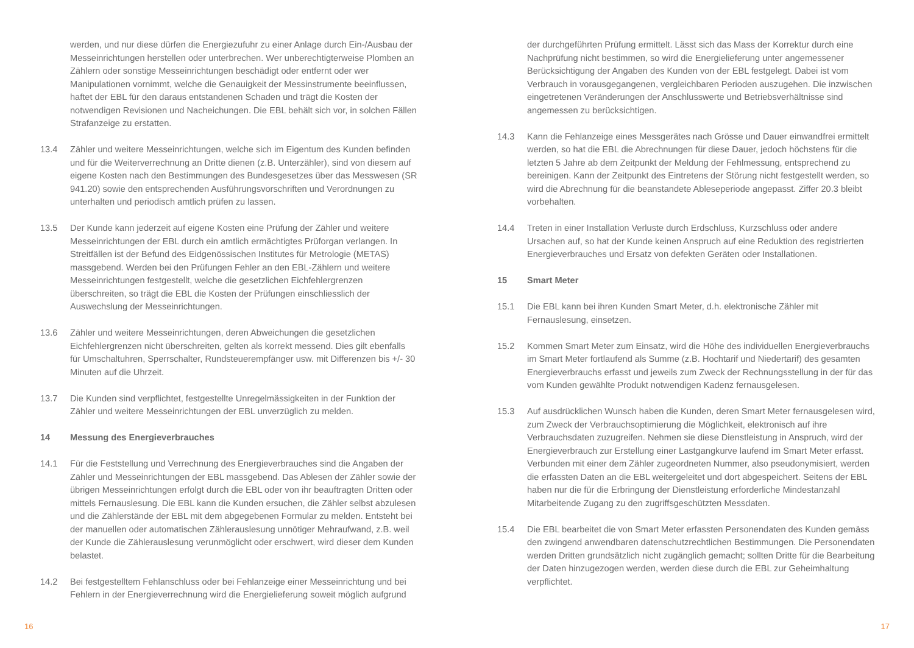werden, und nur diese dürfen die Energiezufuhr zu einer Anlage durch Ein-/Ausbau der Messeinrichtungen herstellen oder unterbrechen. Wer unberechtigterweise Plomben an Zählern oder sonstige Messeinrichtungen beschädigt oder entfernt oder wer Manipulationen vornimmt, welche die Genauigkeit der Messinstrumente beeinflussen, haftet der EBL für den daraus entstandenen Schaden und trägt die Kosten der notwendigen Revisionen und Nacheichungen. Die EBL behält sich vor, in solchen Fällen Strafanzeige zu erstatten.
13.4 Zähler und weitere Messeinrichtungen, welche sich im Eigentum des Kunden befinden und für die Weiterverrechnung an Dritte dienen (z.B. Unterzähler), sind von diesem auf eigene Kosten nach den Bestimmungen des Bundesgesetzes über das Messwesen (SR 941.20) sowie den entsprechenden Ausführungsvorschriften und Verordnungen zu unterhalten und periodisch amtlich prüfen zu lassen.
13.5 Der Kunde kann jederzeit auf eigene Kosten eine Prüfung der Zähler und weitere Messeinrichtungen der EBL durch ein amtlich ermächtigtes Prüforgan verlangen. In Streitfällen ist der Befund des Eidgenössischen Institutes für Metrologie (METAS) massgebend. Werden bei den Prüfungen Fehler an den EBL-Zählern und weitere Messeinrichtungen festgestellt, welche die gesetzlichen Eichfehlergrenzen überschreiten, so trägt die EBL die Kosten der Prüfungen einschliesslich der Auswechslung der Messeinrichtungen.
13.6 Zähler und weitere Messeinrichtungen, deren Abweichungen die gesetzlichen Eichfehlergrenzen nicht überschreiten, gelten als korrekt messend. Dies gilt ebenfalls für Umschaltuhren, Sperrschalter, Rundsteuerempfänger usw. mit Differenzen bis +/- 30 Minuten auf die Uhrzeit.
13.7 Die Kunden sind verpflichtet, festgestellte Unregelmässigkeiten in der Funktion der Zähler und weitere Messeinrichtungen der EBL unverzüglich zu melden.
14 Messung des Energieverbrauches
14.1 Für die Feststellung und Verrechnung des Energieverbrauches sind die Angaben der Zähler und Messeinrichtungen der EBL massgebend. Das Ablesen der Zähler sowie der übrigen Messeinrichtungen erfolgt durch die EBL oder von ihr beauftragten Dritten oder mittels Fernauslesung. Die EBL kann die Kunden ersuchen, die Zähler selbst abzulesen und die Zählerstände der EBL mit dem abgegebenen Formular zu melden. Entsteht bei der manuellen oder automatischen Zählerauslesung unnötiger Mehraufwand, z.B. weil der Kunde die Zählerauslesung verunmöglicht oder erschwert, wird dieser dem Kunden belastet.
14.2 Bei festgestelltem Fehlanschluss oder bei Fehlanzeige einer Messeinrichtung und bei Fehlern in der Energieverrechnung wird die Energielieferung soweit möglich aufgrund
16
der durchgeführten Prüfung ermittelt. Lässt sich das Mass der Korrektur durch eine Nachprüfung nicht bestimmen, so wird die Energielieferung unter angemessener Berücksichtigung der Angaben des Kunden von der EBL festgelegt. Dabei ist vom Verbrauch in vorausgegangenen, vergleichbaren Perioden auszugehen. Die inzwischen eingetretenen Veränderungen der Anschlusswerte und Betriebsverhältnisse sind angemessen zu berücksichtigen.
14.3 Kann die Fehlanzeige eines Messgerätes nach Grösse und Dauer einwandfrei ermittelt werden, so hat die EBL die Abrechnungen für diese Dauer, jedoch höchstens für die letzten 5 Jahre ab dem Zeitpunkt der Meldung der Fehlmessung, entsprechend zu bereinigen. Kann der Zeitpunkt des Eintretens der Störung nicht festgestellt werden, so wird die Abrechnung für die beanstandete Ableseperiode angepasst. Ziffer 20.3 bleibt vorbehalten.
14.4 Treten in einer Installation Verluste durch Erdschluss, Kurzschluss oder andere Ursachen auf, so hat der Kunde keinen Anspruch auf eine Reduktion des registrierten Energieverbrauches und Ersatz von defekten Geräten oder Installationen.
15 Smart Meter
15.1 Die EBL kann bei ihren Kunden Smart Meter, d.h. elektronische Zähler mit Fernauslesung, einsetzen.
15.2 Kommen Smart Meter zum Einsatz, wird die Höhe des individuellen Energieverbrauchs im Smart Meter fortlaufend als Summe (z.B. Hochtarif und Niedertarif) des gesamten Energieverbrauchs erfasst und jeweils zum Zweck der Rechnungsstellung in der für das vom Kunden gewählte Produkt notwendigen Kadenz fernausgelesen.
15.3 Auf ausdrücklichen Wunsch haben die Kunden, deren Smart Meter fernausgelesen wird, zum Zweck der Verbrauchsoptimierung die Möglichkeit, elektronisch auf ihre Verbrauchsdaten zuzugreifen. Nehmen sie diese Dienstleistung in Anspruch, wird der Energieverbrauch zur Erstellung einer Lastgangkurve laufend im Smart Meter erfasst. Verbunden mit einer dem Zähler zugeordneten Nummer, also pseudonymisiert, werden die erfassten Daten an die EBL weitergeleitet und dort abgespeichert. Seitens der EBL haben nur die für die Erbringung der Dienstleistung erforderliche Mindestanzahl Mitarbeitende Zugang zu den zugriffsgeschützten Messdaten.
15.4 Die EBL bearbeitet die von Smart Meter erfassten Personendaten des Kunden gemäss den zwingend anwendbaren datenschutzrechtlichen Bestimmungen. Die Personendaten werden Dritten grundsätzlich nicht zugänglich gemacht; sollten Dritte für die Bearbeitung der Daten hinzugezogen werden, werden diese durch die EBL zur Geheimhaltung verpflichtet.
17